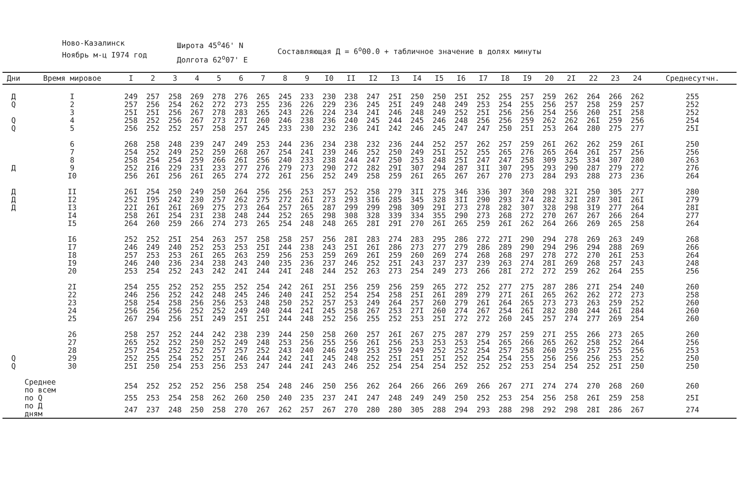Ново-Казалинск
Ноябрь м-ц I974 год
Широта 45<sup>о</sup>46' N
Долгота 62<sup>о</sup>07' E
Составляющая Д = 6<sup>о</sup>00.0 + табличное значение в долях минуты
| Дни | Время мировое | I | 2 | 3 | 4 | 5 | 6 | 7 | 8 | 9 | I0 | II | I2 | I3 | I4 | I5 | I6 | I7 | I8 | I9 | 20 | 2I | 22 | 23 | 24 | Среднесутчн. |
| --- | --- | --- | --- | --- | --- | --- | --- | --- | --- | --- | --- | --- | --- | --- | --- | --- | --- | --- | --- | --- | --- | --- | --- | --- | --- | --- |
| Д | I | 249 | 257 | 258 | 269 | 278 | 276 | 265 | 245 | 233 | 230 | 238 | 247 | 25I | 250 | 250 | 25I | 252 | 255 | 257 | 259 | 262 | 264 | 266 | 262 | 255 |
| Q | 2 | 257 | 256 | 254 | 262 | 272 | 273 | 255 | 236 | 226 | 229 | 236 | 245 | 25I | 249 | 248 | 249 | 253 | 254 | 255 | 256 | 257 | 258 | 259 | 257 | 252 |
| | 3 | 25I | 25I | 256 | 267 | 278 | 283 | 265 | 243 | 226 | 224 | 234 | 24I | 246 | 248 | 249 | 252 | 25I | 256 | 256 | 254 | 256 | 260 | 25I | 258 | 252 |
| Q | 4 | 258 | 252 | 256 | 267 | 273 | 27I | 260 | 246 | 238 | 236 | 240 | 245 | 244 | 245 | 246 | 248 | 256 | 256 | 259 | 262 | 262 | 26I | 259 | 256 | 254 |
| Q | 5 | 256 | 252 | 252 | 257 | 258 | 257 | 245 | 233 | 230 | 232 | 236 | 24I | 242 | 246 | 245 | 247 | 247 | 250 | 25I | 253 | 264 | 280 | 275 | 277 | 25I |
| | 6 | 268 | 258 | 248 | 239 | 247 | 249 | 253 | 244 | 236 | 234 | 238 | 232 | 236 | 244 | 252 | 257 | 262 | 257 | 259 | 26I | 262 | 262 | 259 | 26I | 250 |
| | 7 | 254 | 252 | 249 | 252 | 259 | 268 | 267 | 254 | 24I | 239 | 246 | 252 | 250 | 249 | 25I | 252 | 255 | 265 | 276 | 265 | 264 | 26I | 257 | 256 | 256 |
| | 8 | 258 | 254 | 254 | 259 | 266 | 26I | 256 | 240 | 233 | 238 | 244 | 247 | 250 | 253 | 248 | 25I | 247 | 247 | 258 | 309 | 325 | 334 | 307 | 280 | 263 |
| Д | 9 | 252 | 2I6 | 229 | 23I | 233 | 277 | 276 | 279 | 273 | 290 | 272 | 282 | 29I | 307 | 294 | 287 | 3II | 307 | 295 | 293 | 290 | 287 | 279 | 272 | 276 |
| | I0 | 256 | 26I | 256 | 26I | 265 | 274 | 272 | 26I | 256 | 252 | 249 | 258 | 259 | 26I | 265 | 267 | 267 | 270 | 273 | 284 | 293 | 288 | 273 | 236 | 264 |
| Д | II | 26I | 254 | 250 | 249 | 250 | 264 | 256 | 256 | 253 | 257 | 252 | 258 | 279 | 3II | 275 | 346 | 336 | 307 | 360 | 298 | 32I | 250 | 305 | 277 | 280 |
| Д | I2 | 252 | I95 | 242 | 230 | 257 | 262 | 275 | 272 | 26I | 273 | 293 | 3I6 | 285 | 345 | 328 | 3II | 290 | 293 | 274 | 282 | 32I | 287 | 30I | 26I | 279 |
| Д | I3 | 22I | 26I | 26I | 269 | 275 | 273 | 264 | 257 | 265 | 287 | 299 | 299 | 298 | 309 | 29I | 273 | 278 | 282 | 307 | 328 | 298 | 3I9 | 277 | 264 | 28I |
| | I4 | 258 | 26I | 254 | 23I | 238 | 248 | 244 | 252 | 265 | 298 | 308 | 328 | 339 | 334 | 355 | 290 | 273 | 268 | 272 | 270 | 267 | 267 | 266 | 264 | 277 |
| | I5 | 264 | 260 | 259 | 266 | 274 | 273 | 265 | 254 | 248 | 248 | 265 | 28I | 29I | 270 | 26I | 265 | 259 | 26I | 262 | 264 | 266 | 269 | 265 | 258 | 264 |
| | I6 | 252 | 252 | 25I | 254 | 263 | 257 | 258 | 258 | 257 | 256 | 28I | 283 | 274 | 283 | 295 | 286 | 272 | 27I | 290 | 294 | 278 | 269 | 263 | 249 | 268 |
| | I7 | 246 | 249 | 240 | 252 | 253 | 253 | 25I | 244 | 238 | 243 | 25I | 26I | 286 | 273 | 277 | 279 | 286 | 289 | 290 | 294 | 296 | 294 | 288 | 269 | 266 |
| | I8 | 257 | 253 | 253 | 26I | 265 | 263 | 259 | 256 | 253 | 259 | 269 | 26I | 259 | 260 | 269 | 274 | 268 | 268 | 297 | 278 | 272 | 270 | 26I | 253 | 264 |
| | I9 | 246 | 240 | 236 | 234 | 238 | 243 | 240 | 235 | 236 | 237 | 246 | 252 | 25I | 243 | 237 | 237 | 239 | 263 | 274 | 28I | 269 | 268 | 257 | 243 | 248 |
| | 20 | 253 | 254 | 252 | 243 | 242 | 24I | 244 | 24I | 248 | 244 | 252 | 263 | 273 | 254 | 249 | 273 | 266 | 28I | 272 | 272 | 259 | 262 | 264 | 255 | 256 |
| | 2I | 254 | 255 | 252 | 252 | 255 | 252 | 254 | 242 | 26I | 25I | 256 | 259 | 256 | 259 | 265 | 272 | 252 | 277 | 275 | 287 | 286 | 27I | 254 | 240 | 260 |
| | 22 | 246 | 256 | 252 | 242 | 248 | 245 | 246 | 240 | 24I | 252 | 254 | 254 | 258 | 25I | 26I | 289 | 279 | 27I | 26I | 265 | 262 | 262 | 272 | 273 | 258 |
| | 23 | 258 | 254 | 258 | 256 | 256 | 253 | 248 | 250 | 252 | 257 | 253 | 249 | 264 | 257 | 260 | 279 | 26I | 264 | 265 | 273 | 273 | 263 | 259 | 252 | 260 |
| | 24 | 256 | 256 | 256 | 252 | 252 | 249 | 240 | 244 | 24I | 245 | 258 | 267 | 253 | 27I | 260 | 274 | 267 | 254 | 26I | 282 | 280 | 244 | 26I | 284 | 260 |
| | 25 | 267 | 294 | 256 | 25I | 249 | 25I | 25I | 244 | 248 | 252 | 256 | 255 | 252 | 253 | 25I | 272 | 272 | 260 | 245 | 257 | 274 | 277 | 269 | 254 | 260 |
| | 26 | 258 | 257 | 252 | 244 | 242 | 238 | 239 | 244 | 250 | 258 | 260 | 257 | 26I | 267 | 275 | 287 | 279 | 257 | 259 | 27I | 255 | 266 | 273 | 265 | 260 |
| | 27 | 265 | 252 | 252 | 250 | 252 | 249 | 248 | 253 | 256 | 255 | 256 | 26I | 256 | 253 | 253 | 253 | 254 | 265 | 266 | 265 | 262 | 258 | 252 | 264 | 256 |
| | 28 | 257 | 254 | 252 | 252 | 257 | 257 | 252 | 243 | 240 | 246 | 249 | 253 | 259 | 249 | 252 | 252 | 254 | 257 | 258 | 260 | 259 | 257 | 255 | 256 | 253 |
| Q | 29 | 252 | 255 | 254 | 252 | 25I | 246 | 244 | 242 | 24I | 245 | 248 | 252 | 25I | 25I | 25I | 252 | 254 | 254 | 255 | 256 | 256 | 256 | 253 | 252 | 250 |
| Q | 30 | 25I | 250 | 254 | 253 | 256 | 253 | 247 | 244 | 24I | 243 | 246 | 252 | 254 | 254 | 254 | 252 | 252 | 252 | 253 | 254 | 254 | 252 | 25I | 250 | 250 |
| | Среднее по всем | 254 | 252 | 252 | 252 | 256 | 258 | 254 | 248 | 246 | 250 | 256 | 262 | 264 | 266 | 266 | 269 | 266 | 267 | 27I | 274 | 274 | 270 | 268 | 260 | 260 |
| | по Q | 255 | 253 | 254 | 258 | 262 | 260 | 250 | 240 | 235 | 237 | 24I | 247 | 248 | 249 | 249 | 250 | 252 | 253 | 254 | 256 | 258 | 26I | 259 | 258 | 25I |
| | по Д дням | 247 | 237 | 248 | 250 | 258 | 270 | 267 | 262 | 257 | 267 | 270 | 280 | 280 | 305 | 288 | 294 | 293 | 288 | 298 | 292 | 298 | 28I | 286 | 267 | 274 |